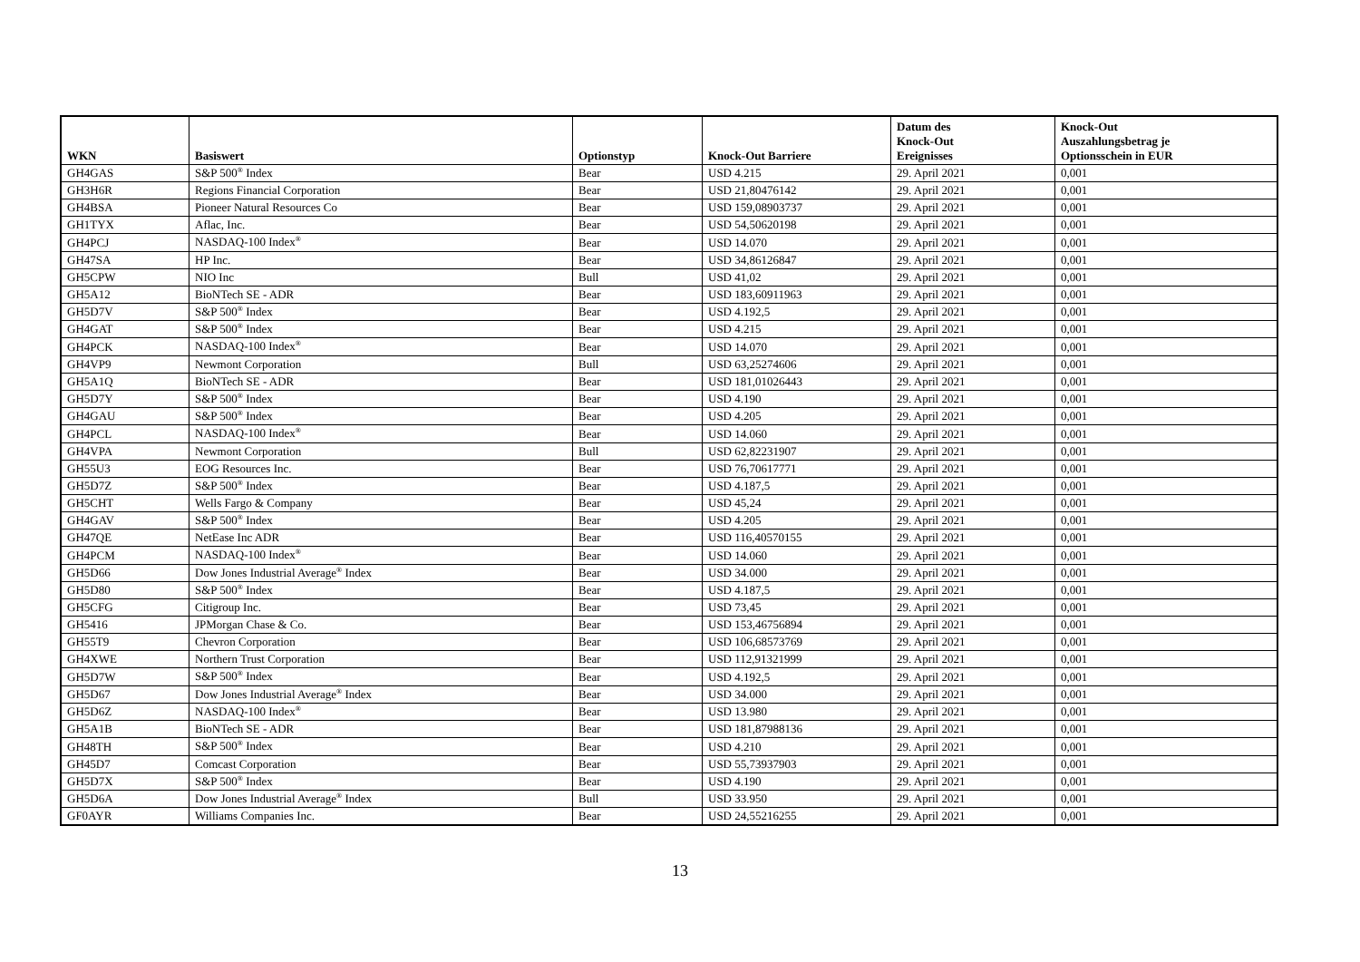| WKN | Basiswert | Optionstyp | Knock-Out Barriere | Datum des Knock-Out Ereignisses | Knock-Out Auszahlungsbetrag je Optionsschein in EUR |
| --- | --- | --- | --- | --- | --- |
| GH4GAS | S&P 500<sup>®</sup> Index | Bear | USD 4.215 | 29. April 2021 | 0,001 |
| GH3H6R | Regions Financial Corporation | Bear | USD 21,80476142 | 29. April 2021 | 0,001 |
| GH4BSA | Pioneer Natural Resources Co | Bear | USD 159,08903737 | 29. April 2021 | 0,001 |
| GH1TYX | Aflac, Inc. | Bear | USD 54,50620198 | 29. April 2021 | 0,001 |
| GH4PCJ | NASDAQ-100 Index<sup>®</sup> | Bear | USD 14.070 | 29. April 2021 | 0,001 |
| GH47SA | HP Inc. | Bear | USD 34,86126847 | 29. April 2021 | 0,001 |
| GH5CPW | NIO Inc | Bull | USD 41,02 | 29. April 2021 | 0,001 |
| GH5A12 | BioNTech SE - ADR | Bear | USD 183,60911963 | 29. April 2021 | 0,001 |
| GH5D7V | S&P 500<sup>®</sup> Index | Bear | USD 4.192,5 | 29. April 2021 | 0,001 |
| GH4GAT | S&P 500<sup>®</sup> Index | Bear | USD 4.215 | 29. April 2021 | 0,001 |
| GH4PCK | NASDAQ-100 Index<sup>®</sup> | Bear | USD 14.070 | 29. April 2021 | 0,001 |
| GH4VP9 | Newmont Corporation | Bull | USD 63,25274606 | 29. April 2021 | 0,001 |
| GH5A1Q | BioNTech SE - ADR | Bear | USD 181,01026443 | 29. April 2021 | 0,001 |
| GH5D7Y | S&P 500<sup>®</sup> Index | Bear | USD 4.190 | 29. April 2021 | 0,001 |
| GH4GAU | S&P 500<sup>®</sup> Index | Bear | USD 4.205 | 29. April 2021 | 0,001 |
| GH4PCL | NASDAQ-100 Index<sup>®</sup> | Bear | USD 14.060 | 29. April 2021 | 0,001 |
| GH4VPA | Newmont Corporation | Bull | USD 62,82231907 | 29. April 2021 | 0,001 |
| GH55U3 | EOG Resources Inc. | Bear | USD 76,70617771 | 29. April 2021 | 0,001 |
| GH5D7Z | S&P 500<sup>®</sup> Index | Bear | USD 4.187,5 | 29. April 2021 | 0,001 |
| GH5CHT | Wells Fargo & Company | Bear | USD 45,24 | 29. April 2021 | 0,001 |
| GH4GAV | S&P 500<sup>®</sup> Index | Bear | USD 4.205 | 29. April 2021 | 0,001 |
| GH47QE | NetEase Inc ADR | Bear | USD 116,40570155 | 29. April 2021 | 0,001 |
| GH4PCM | NASDAQ-100 Index<sup>®</sup> | Bear | USD 14.060 | 29. April 2021 | 0,001 |
| GH5D66 | Dow Jones Industrial Average<sup>®</sup> Index | Bear | USD 34.000 | 29. April 2021 | 0,001 |
| GH5D80 | S&P 500<sup>®</sup> Index | Bear | USD 4.187,5 | 29. April 2021 | 0,001 |
| GH5CFG | Citigroup Inc. | Bear | USD 73,45 | 29. April 2021 | 0,001 |
| GH5416 | JPMorgan Chase & Co. | Bear | USD 153,46756894 | 29. April 2021 | 0,001 |
| GH55T9 | Chevron Corporation | Bear | USD 106,68573769 | 29. April 2021 | 0,001 |
| GH4XWE | Northern Trust Corporation | Bear | USD 112,91321999 | 29. April 2021 | 0,001 |
| GH5D7W | S&P 500<sup>®</sup> Index | Bear | USD 4.192,5 | 29. April 2021 | 0,001 |
| GH5D67 | Dow Jones Industrial Average<sup>®</sup> Index | Bear | USD 34.000 | 29. April 2021 | 0,001 |
| GH5D6Z | NASDAQ-100 Index<sup>®</sup> | Bear | USD 13.980 | 29. April 2021 | 0,001 |
| GH5A1B | BioNTech SE - ADR | Bear | USD 181,87988136 | 29. April 2021 | 0,001 |
| GH48TH | S&P 500<sup>®</sup> Index | Bear | USD 4.210 | 29. April 2021 | 0,001 |
| GH45D7 | Comcast Corporation | Bear | USD 55,73937903 | 29. April 2021 | 0,001 |
| GH5D7X | S&P 500<sup>®</sup> Index | Bear | USD 4.190 | 29. April 2021 | 0,001 |
| GH5D6A | Dow Jones Industrial Average<sup>®</sup> Index | Bull | USD 33.950 | 29. April 2021 | 0,001 |
| GF0AYR | Williams Companies Inc. | Bear | USD 24,55216255 | 29. April 2021 | 0,001 |
13